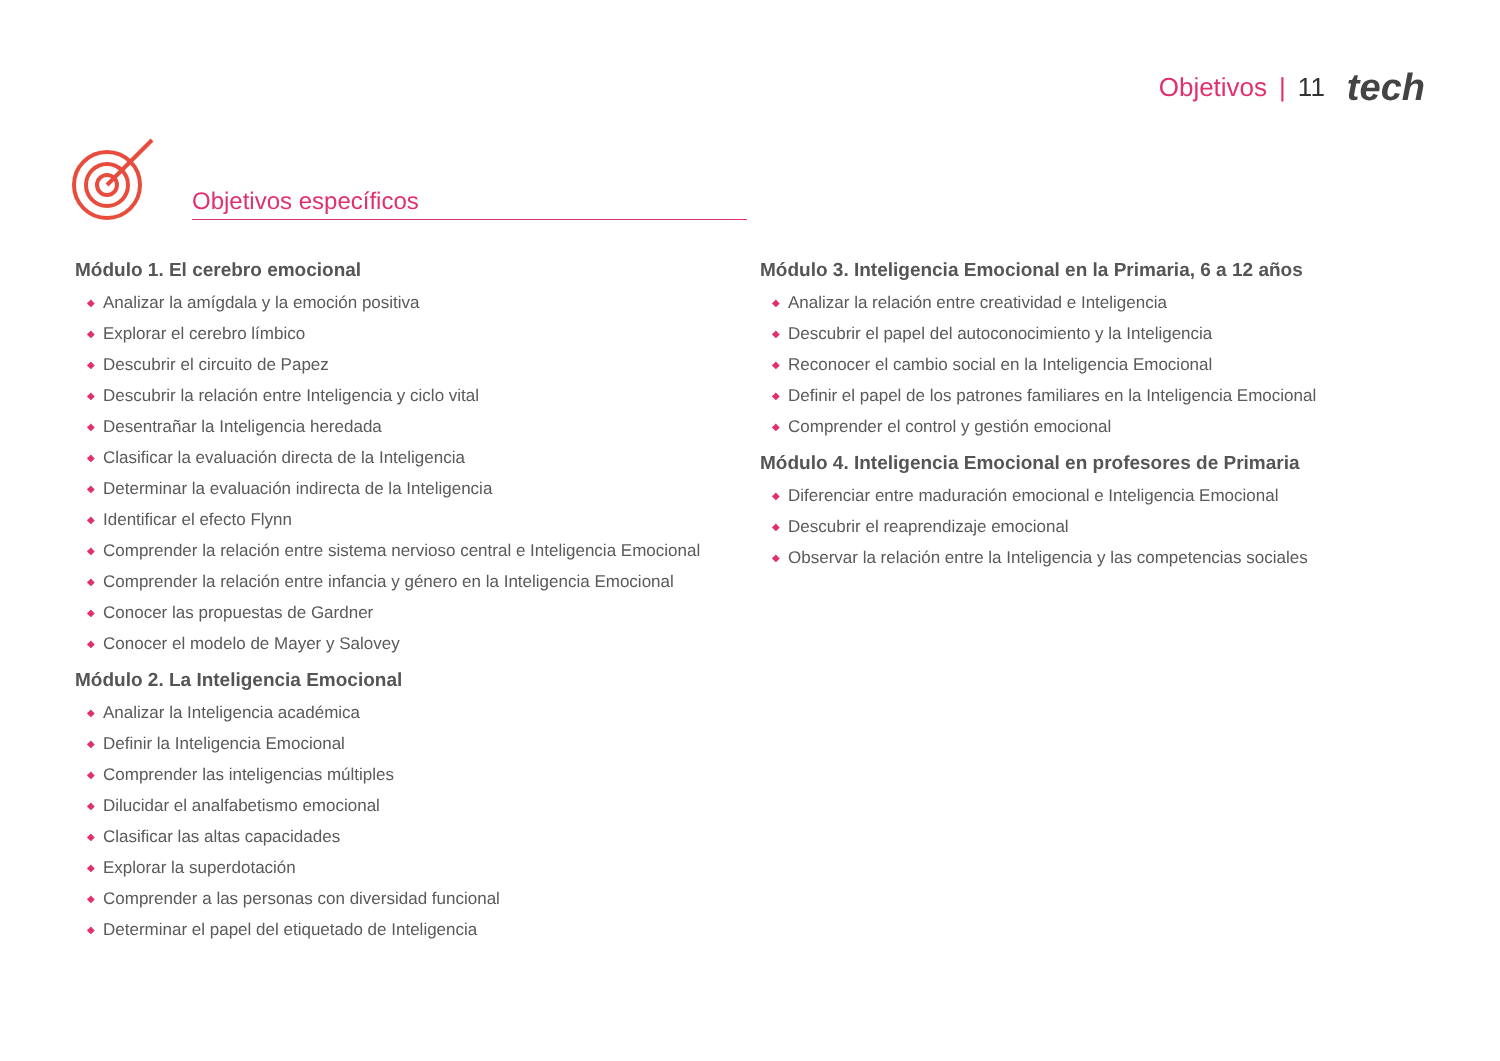Objetivos | 11 tech
Objetivos específicos
Módulo 1. El cerebro emocional
◆ Analizar la amígdala y la emoción positiva
◆ Explorar el cerebro límbico
◆ Descubrir el circuito de Papez
◆ Descubrir la relación entre Inteligencia y ciclo vital
◆ Desentrañar la Inteligencia heredada
◆ Clasificar la evaluación directa de la Inteligencia
◆ Determinar la evaluación indirecta de la Inteligencia
◆ Identificar el efecto Flynn
◆ Comprender la relación entre sistema nervioso central e Inteligencia Emocional
◆ Comprender la relación entre infancia y género en la Inteligencia Emocional
◆ Conocer las propuestas de Gardner
◆ Conocer el modelo de Mayer y Salovey
Módulo 2. La Inteligencia Emocional
◆ Analizar la Inteligencia académica
◆ Definir la Inteligencia Emocional
◆ Comprender las inteligencias múltiples
◆ Dilucidar el analfabetismo emocional
◆ Clasificar las altas capacidades
◆ Explorar la superdotación
◆ Comprender a las personas con diversidad funcional
◆ Determinar el papel del etiquetado de Inteligencia
Módulo 3. Inteligencia Emocional en la Primaria, 6 a 12 años
◆ Analizar la relación entre creatividad e Inteligencia
◆ Descubrir el papel del autoconocimiento y la Inteligencia
◆ Reconocer el cambio social en la Inteligencia Emocional
◆ Definir el papel de los patrones familiares en la Inteligencia Emocional
◆ Comprender el control y gestión emocional
Módulo 4. Inteligencia Emocional en profesores de Primaria
◆ Diferenciar entre maduración emocional e Inteligencia Emocional
◆ Descubrir el reaprendizaje emocional
◆ Observar la relación entre la Inteligencia y las competencias sociales